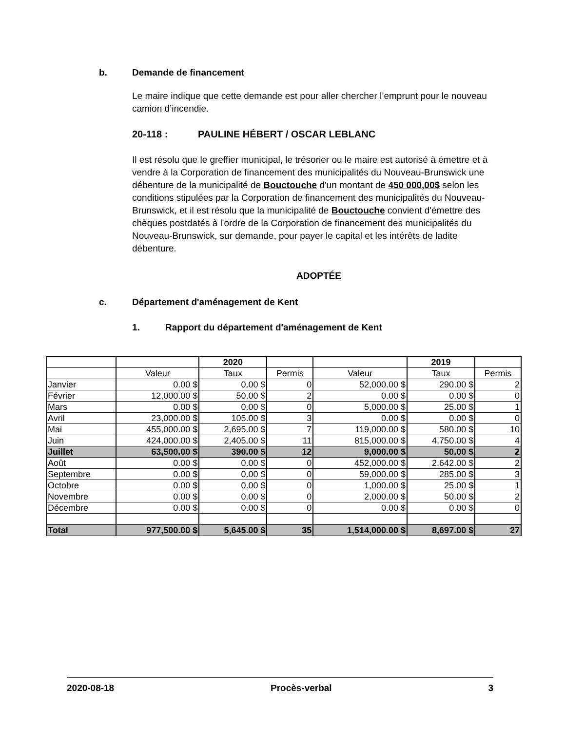b. Demande de financement
Le maire indique que cette demande est pour aller chercher l’emprunt pour le nouveau camion d’incendie.
20-118 : PAULINE HÉBERT / OSCAR LEBLANC
Il est résolu que le greffier municipal, le trésorier ou le maire est autorisé à émettre et à vendre à la Corporation de financement des municipalités du Nouveau-Brunswick une débenture de la municipalité de Bouctouche d'un montant de 450 000,00$ selon les conditions stipulées par la Corporation de financement des municipalités du Nouveau-Brunswick, et il est résolu que la municipalité de Bouctouche convient d'émettre des chèques postdatés à l'ordre de la Corporation de financement des municipalités du Nouveau-Brunswick, sur demande, pour payer le capital et les intérêts de ladite débenture.
ADOPTÉE
c. Département d'aménagement de Kent
1. Rapport du département d'aménagement de Kent
| | | 2020 | | | 2019 | |
| | Valeur | Taux | Permis | Valeur | Taux | Permis |
| Janvier | 0.00 $ | 0.00 $ | 0 | 52,000.00 $ | 290.00 $ | 2 |
| Février | 12,000.00 $ | 50.00 $ | 2 | 0.00 $ | 0.00 $ | 0 |
| Mars | 0.00 $ | 0.00 $ | 0 | 5,000.00 $ | 25.00 $ | 1 |
| Avril | 23,000.00 $ | 105.00 $ | 3 | 0.00 $ | 0.00 $ | 0 |
| Mai | 455,000.00 $ | 2,695.00 $ | 7 | 119,000.00 $ | 580.00 $ | 10 |
| Juin | 424,000.00 $ | 2,405.00 $ | 11 | 815,000.00 $ | 4,750.00 $ | 4 |
| Juillet | 63,500.00 $ | 390.00 $ | 12 | 9,000.00 $ | 50.00 $ | 2 |
| Août | 0.00 $ | 0.00 $ | 0 | 452,000.00 $ | 2,642.00 $ | 2 |
| Septembre | 0.00 $ | 0.00 $ | 0 | 59,000.00 $ | 285.00 $ | 3 |
| Octobre | 0.00 $ | 0.00 $ | 0 | 1,000.00 $ | 25.00 $ | 1 |
| Novembre | 0.00 $ | 0.00 $ | 0 | 2,000.00 $ | 50.00 $ | 2 |
| Décembre | 0.00 $ | 0.00 $ | 0 | 0.00 $ | 0.00 $ | 0 |
| Total | 977,500.00 $ | 5,645.00 $ | 35 | 1,514,000.00 $ | 8,697.00 $ | 27 |
2020-08-18 Procès-verbal 3